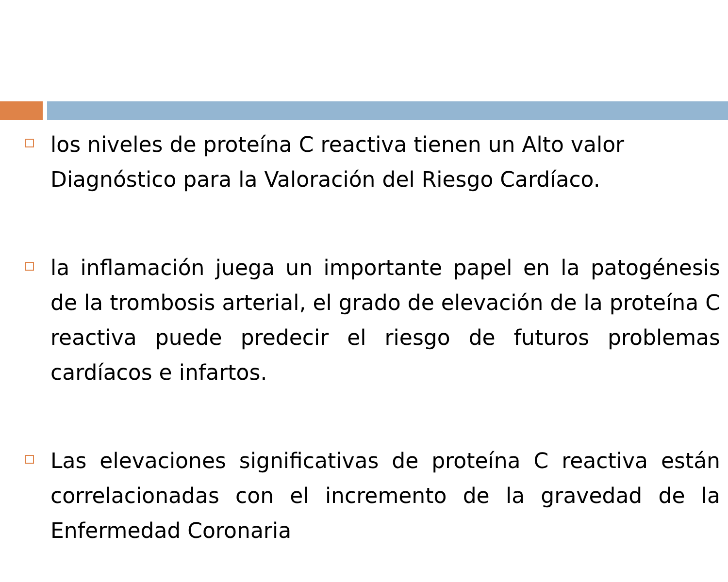los niveles de proteína C reactiva tienen un Alto valor Diagnóstico para la Valoración del Riesgo Cardíaco.
la inflamación juega un importante papel en la patogénesis de la trombosis arterial, el grado de elevación de la proteína C reactiva puede predecir el riesgo de futuros problemas cardíacos e infartos.
Las elevaciones significativas de proteína C reactiva están correlacionadas con el incremento de la gravedad de la Enfermedad Coronaria